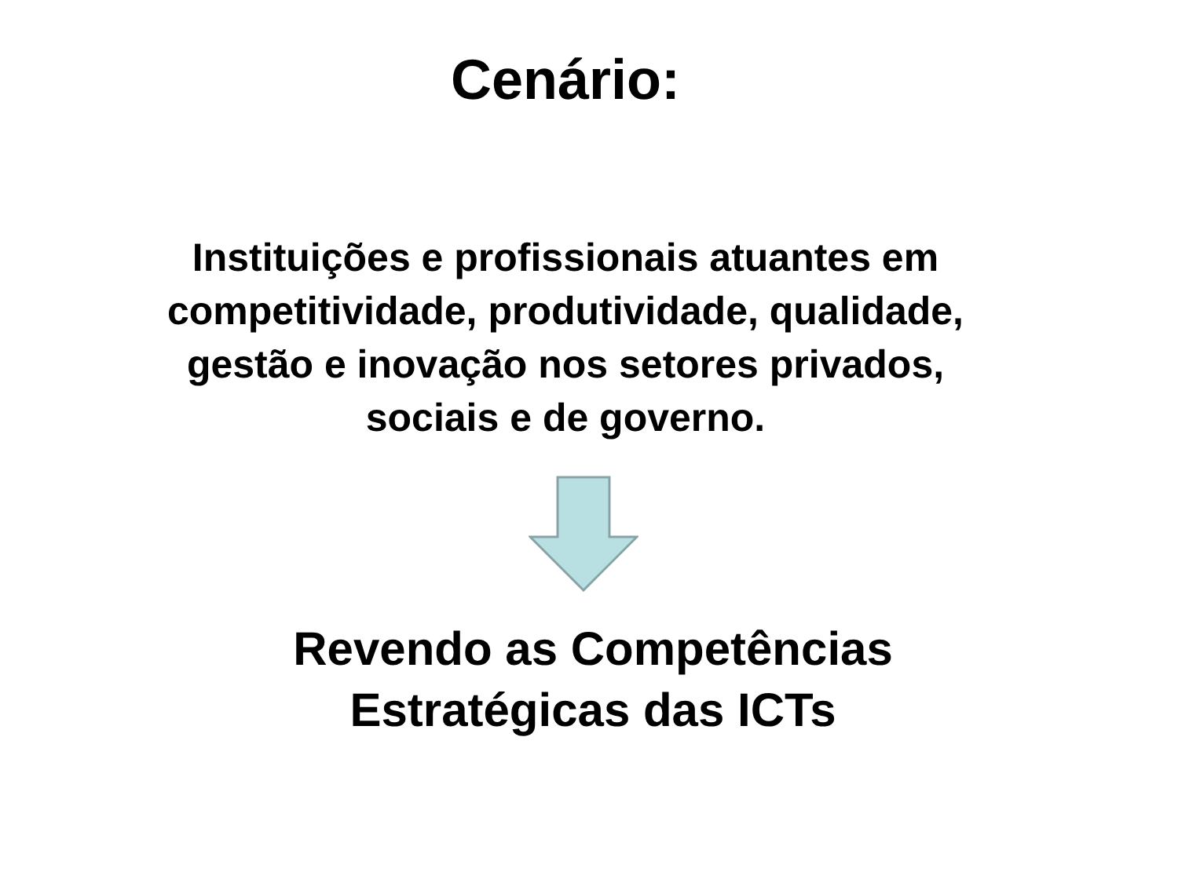Cenário:
Instituições e profissionais atuantes em
competitividade, produtividade, qualidade,
gestão e inovação nos setores privados,
sociais e de governo.
Revendo as Competências
Estratégicas das ICTs